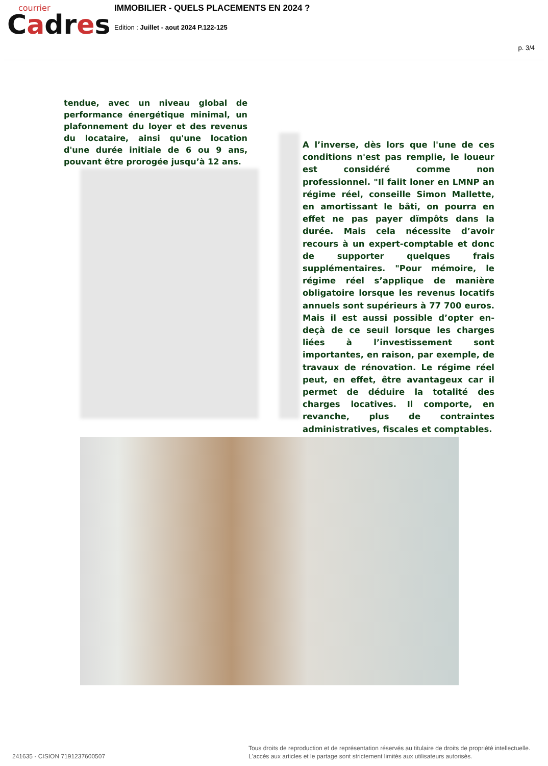courrier
Cadres
IMMOBILIER - QUELS PLACEMENTS EN 2024 ?
Edition : Juillet - aout 2024 P.122-125
p. 3/4
tendue, avec un niveau global de performance énergétique minimal, un plafonnement du loyer et des revenus du locataire, ainsi qu'une location d'une durée initiale de 6 ou 9 ans, pouvant être prorogée jusqu’à 12 ans.
A l’inverse, dès lors que l'une de ces conditions n'est pas remplie, le loueur est considéré comme non professionnel. "Il faiit loner en LMNP an régime réel, conseille Simon Mallette, en amortissant le bâti, on pourra en effet ne pas payer dïmpôts dans la durée. Mais cela nécessite d’avoir recours à un expert-comptable et donc de supporter quelques frais supplémentaires. "Pour mémoire, le régime réel s’applique de manière obligatoire lorsque les revenus locatifs annuels sont supérieurs à 77 700 euros. Mais il est aussi possible d’opter en-deçà de ce seuil lorsque les charges liées à l’investissement sont importantes, en raison, par exemple, de travaux de rénovation. Le régime réel peut, en effet, être avantageux car il permet de déduire la totalité des charges locatives. Il comporte, en revanche, plus de contraintes administratives, fiscales et comptables.
241635 - CISION 7191237600507
Tous droits de reproduction et de représentation réservés au titulaire de droits de propriété intellectuelle.
L'accès aux articles et le partage sont strictement limités aux utilisateurs autorisés.